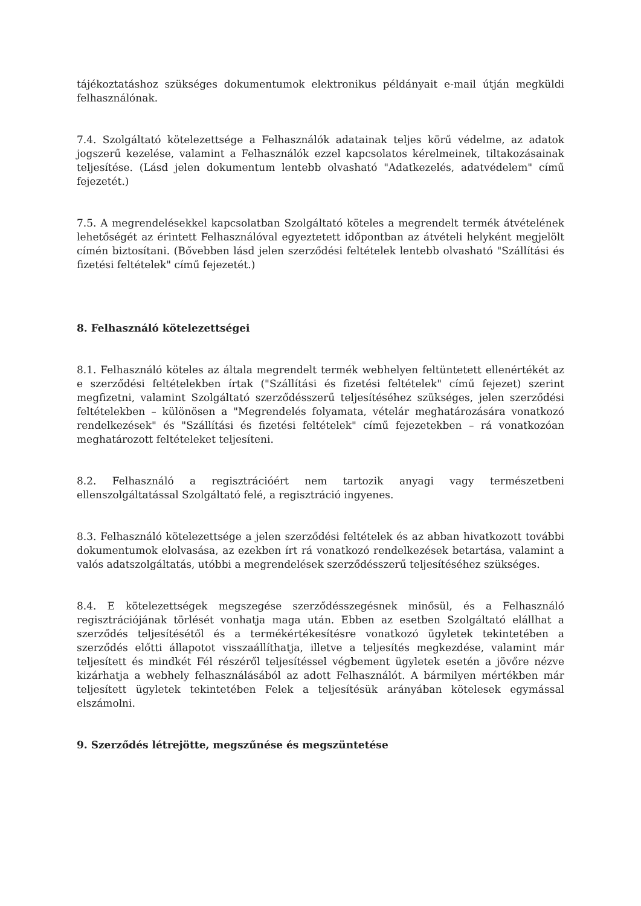tájékoztatáshoz szükséges dokumentumok elektronikus példányait e-mail útján megküldi felhasználónak.
7.4. Szolgáltató kötelezettsége a Felhasználók adatainak teljes körű védelme, az adatok jogszerű kezelése, valamint a Felhasználók ezzel kapcsolatos kérelmeinek, tiltakozásainak teljesítése. (Lásd jelen dokumentum lentebb olvasható "Adatkezelés, adatvédelem" című fejezetét.)
7.5. A megrendelésekkel kapcsolatban Szolgáltató köteles a megrendelt termék átvételének lehetőségét az érintett Felhasználóval egyeztetett időpontban az átvételi helyként megjelölt címén biztosítani. (Bővebben lásd jelen szerződési feltételek lentebb olvasható "Szállítási és fizetési feltételek" című fejezetét.)
8. Felhasználó kötelezettségei
8.1. Felhasználó köteles az általa megrendelt termék webhelyen feltüntetett ellenértékét az e szerződési feltételekben írtak ("Szállítási és fizetési feltételek" című fejezet) szerint megfizetni, valamint Szolgáltató szerződésszerű teljesítéséhez szükséges, jelen szerződési feltételekben – különösen a "Megrendelés folyamata, vételár meghatározására vonatkozó rendelkezések" és "Szállítási és fizetési feltételek" című fejezetekben – rá vonatkozóan meghatározott feltételeket teljesíteni.
8.2. Felhasználó a regisztrációért nem tartozik anyagi vagy természetbeni ellenszolgáltatással Szolgáltató felé, a regisztráció ingyenes.
8.3. Felhasználó kötelezettsége a jelen szerződési feltételek és az abban hivatkozott további dokumentumok elolvasása, az ezekben írt rá vonatkozó rendelkezések betartása, valamint a valós adatszolgáltatás, utóbbi a megrendelések szerződésszerű teljesítéséhez szükséges.
8.4. E kötelezettségek megszegése szerződésszegésnek minősül, és a Felhasználó regisztrációjának törlését vonhatja maga után. Ebben az esetben Szolgáltató elállhat a szerződés teljesítésétől és a termékértékesítésre vonatkozó ügyletek tekintetében a szerződés előtti állapotot visszaállíthatja, illetve a teljesítés megkezdése, valamint már teljesített és mindkét Fél részéről teljesítéssel végbement ügyletek esetén a jövőre nézve kizárhatja a webhely felhasználásából az adott Felhasználót. A bármilyen mértékben már teljesített ügyletek tekintetében Felek a teljesítésük arányában kötelesek egymással elszámolni.
9. Szerződés létrejötte, megszűnése és megszüntetése